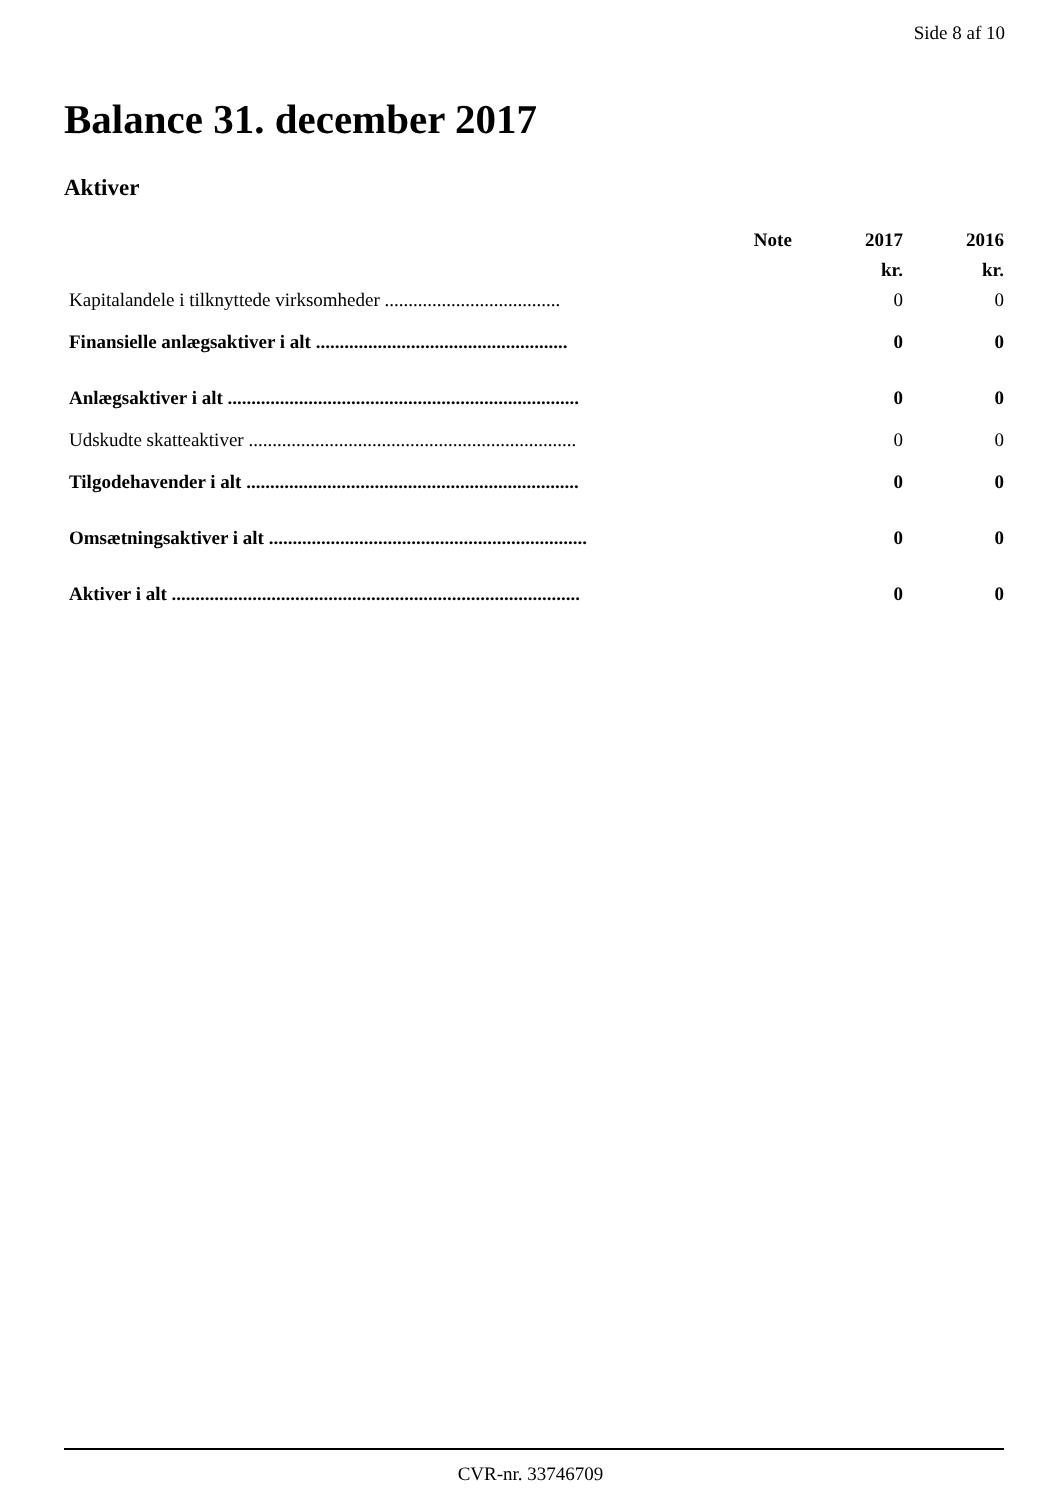Side 8 af 10
Balance 31. december 2017
Aktiver
| | Note | 2017 | 2016 |
| --- | --- | --- | --- |
| | | kr. | kr. |
| Kapitalandele i tilknyttede virksomheder ..................................... | | 0 | 0 |
| Finansielle anlægsaktiver i alt ..................................................... | | 0 | 0 |
| Anlægsaktiver i alt .......................................................................... | | 0 | 0 |
| Udskudte skatteaktiver ..................................................................... | | 0 | 0 |
| Tilgodehavender i alt ...................................................................... | | 0 | 0 |
| Omsætningsaktiver i alt ................................................................... | | 0 | 0 |
| Aktiver i alt ...................................................................................... | | 0 | 0 |
CVR-nr. 33746709